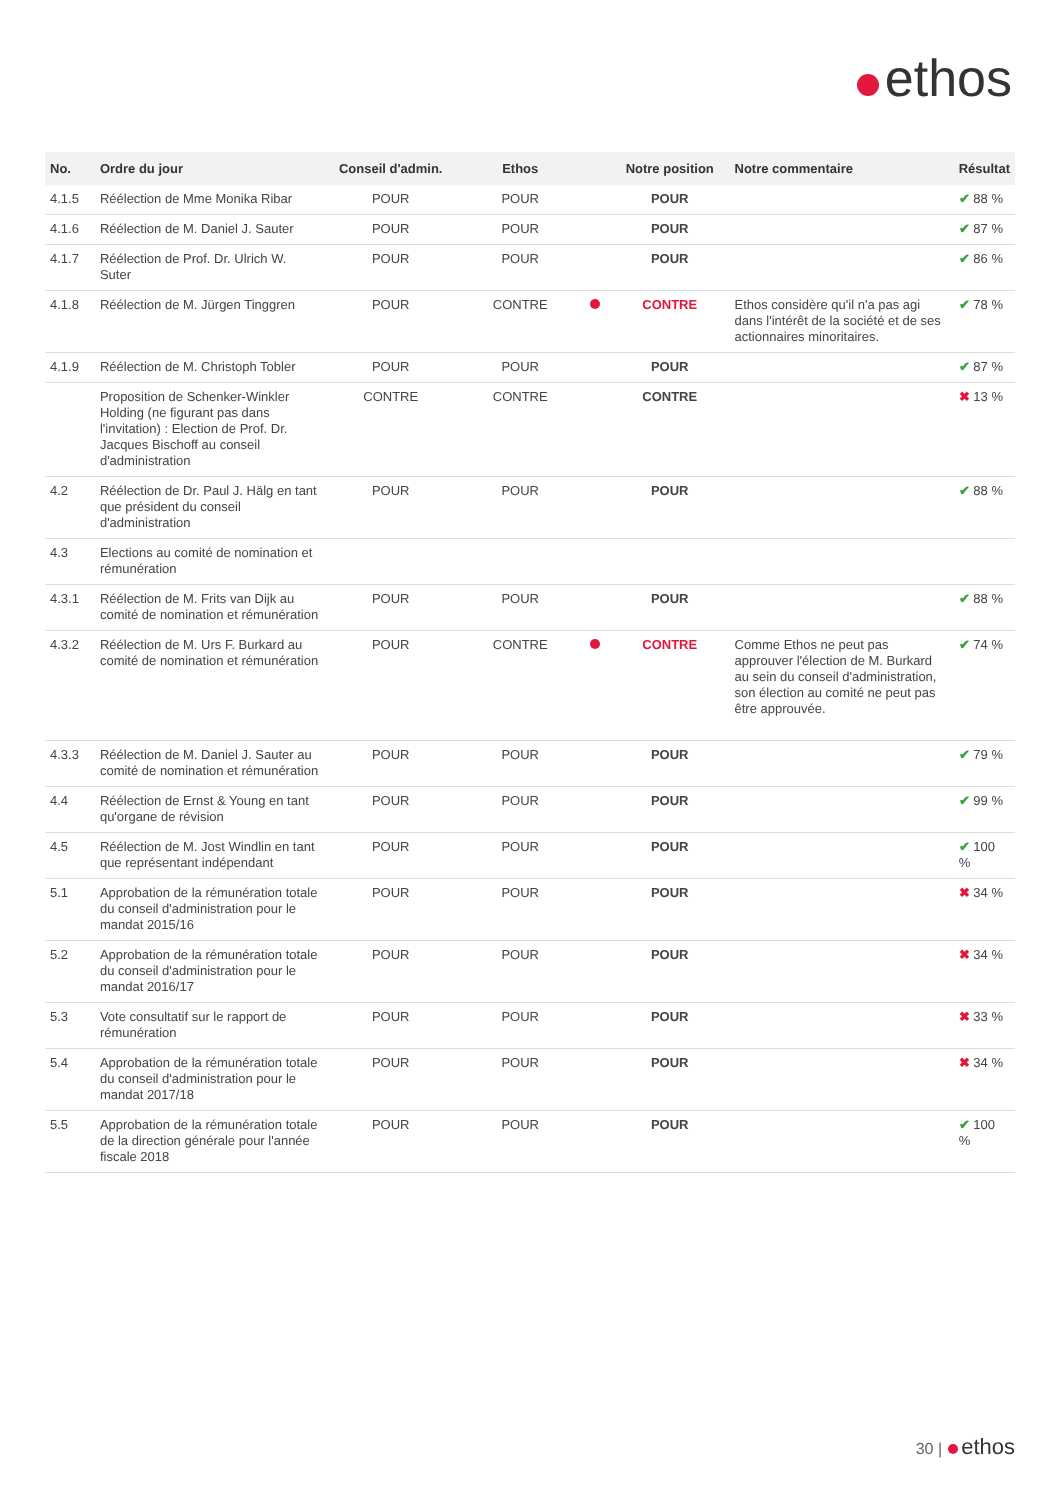ethos
| No. | Ordre du jour | Conseil d'admin. | Ethos | | Notre position | Notre commentaire | Résultat |
| --- | --- | --- | --- | --- | --- | --- | --- |
| 4.1.5 | Réélection de Mme Monika Ribar | POUR | POUR | | POUR | | ✔ 88 % |
| 4.1.6 | Réélection de M. Daniel J. Sauter | POUR | POUR | | POUR | | ✔ 87 % |
| 4.1.7 | Réélection de Prof. Dr. Ulrich W. Suter | POUR | POUR | | POUR | | ✔ 86 % |
| 4.1.8 | Réélection de M. Jürgen Tinggren | POUR | CONTRE | | CONTRE | Ethos considère qu'il n'a pas agi dans l'intérêt de la société et de ses actionnaires minoritaires. | ✔ 78 % |
| 4.1.9 | Réélection de M. Christoph Tobler | POUR | POUR | | POUR | | ✔ 87 % |
| | Proposition de Schenker-Winkler Holding (ne figurant pas dans l'invitation) : Election de Prof. Dr. Jacques Bischoff au conseil d'administration | CONTRE | CONTRE | | CONTRE | | ✖ 13 % |
| 4.2 | Réélection de Dr. Paul J. Hälg en tant que président du conseil d'administration | POUR | POUR | | POUR | | ✔ 88 % |
| 4.3 | Elections au comité de nomination et rémunération | | | | | | |
| 4.3.1 | Réélection de M. Frits van Dijk au comité de nomination et rémunération | POUR | POUR | | POUR | | ✔ 88 % |
| 4.3.2 | Réélection de M. Urs F. Burkard au comité de nomination et rémunération | POUR | CONTRE | | CONTRE | Comme Ethos ne peut pas approuver l'élection de M. Burkard au sein du conseil d'administration, son élection au comité ne peut pas être approuvée. | ✔ 74 % |
| 4.3.3 | Réélection de M. Daniel J. Sauter au comité de nomination et rémunération | POUR | POUR | | POUR | | ✔ 79 % |
| 4.4 | Réélection de Ernst & Young en tant qu'organe de révision | POUR | POUR | | POUR | | ✔ 99 % |
| 4.5 | Réélection de M. Jost Windlin en tant que représentant indépendant | POUR | POUR | | POUR | | ✔ 100 % |
| 5.1 | Approbation de la rémunération totale du conseil d'administration pour le mandat 2015/16 | POUR | POUR | | POUR | | ✖ 34 % |
| 5.2 | Approbation de la rémunération totale du conseil d'administration pour le mandat 2016/17 | POUR | POUR | | POUR | | ✖ 34 % |
| 5.3 | Vote consultatif sur le rapport de rémunération | POUR | POUR | | POUR | | ✖ 33 % |
| 5.4 | Approbation de la rémunération totale du conseil d'administration pour le mandat 2017/18 | POUR | POUR | | POUR | | ✖ 34 % |
| 5.5 | Approbation de la rémunération totale de la direction générale pour l'année fiscale 2018 | POUR | POUR | | POUR | | ✔ 100 % |
30 | ethos